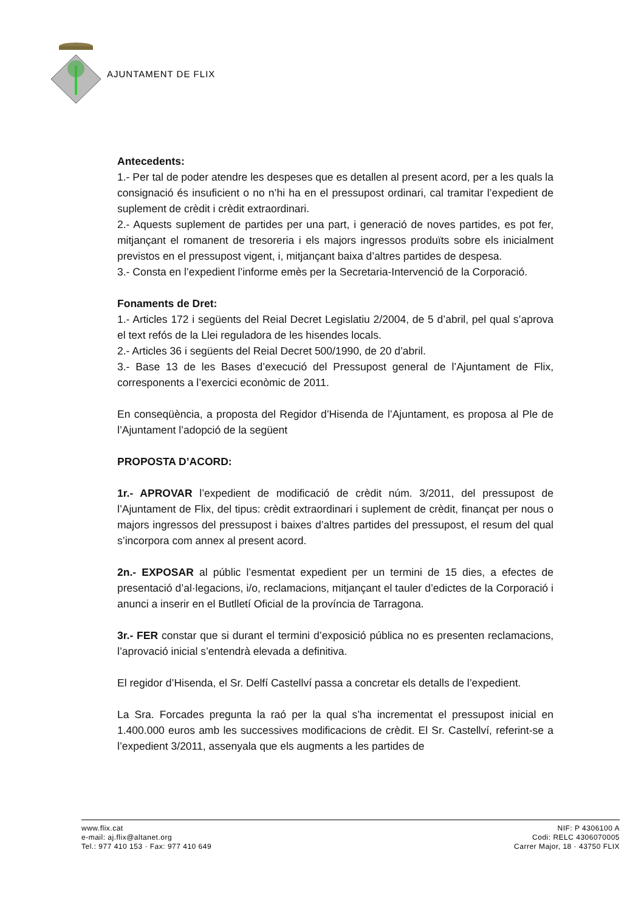AJUNTAMENT DE FLIX
Antecedents:
1.- Per tal de poder atendre les despeses que es detallen al present acord, per a les quals la consignació és insuficient o no n’hi ha en el pressupost ordinari, cal tramitar l’expedient de suplement de crèdit i crèdit extraordinari.
2.- Aquests suplement de partides per una part, i generació de noves partides, es pot fer, mitjançant el romanent de tresoreria i els majors ingressos produïts sobre els inicialment previstos en el pressupost vigent, i, mitjançant baixa d’altres partides de despesa.
3.- Consta en l’expedient l’informe emès per la Secretaria-Intervenció de la Corporació.
Fonaments de Dret:
1.- Articles 172 i següents del Reial Decret Legislatiu 2/2004, de 5 d’abril, pel qual s’aprova el text refós de la Llei reguladora de les hisendes locals.
2.- Articles 36 i següents del Reial Decret 500/1990, de 20 d’abril.
3.- Base 13 de les Bases d’execució del Pressupost general de l’Ajuntament de Flix, corresponents a l’exercici econòmic de 2011.
En conseqüència, a proposta del Regidor d’Hisenda de l’Ajuntament, es proposa al Ple de l’Ajuntament l’adopció de la següent
PROPOSTA D’ACORD:
1r.- APROVAR l’expedient de modificació de crèdit núm. 3/2011, del pressupost de l’Ajuntament de Flix, del tipus: crèdit extraordinari i suplement de crèdit, finançat per nous o majors ingressos del pressupost i baixes d’altres partides del pressupost, el resum del qual s’incorpora com annex al present acord.
2n.- EXPOSAR al públic l’esmentat expedient per un termini de 15 dies, a efectes de presentació d’al·legacions, i/o, reclamacions, mitjançant el tauler d’edictes de la Corporació i anunci a inserir en el Butlletí Oficial de la província de Tarragona.
3r.- FER constar que si durant el termini d’exposició pública no es presenten reclamacions, l’aprovació inicial s’entendrà elevada a definitiva.
El regidor d’Hisenda, el Sr. Delfí Castellví passa a concretar els detalls de l’expedient.
La Sra. Forcades pregunta la raó per la qual s’ha incrementat el pressupost inicial en 1.400.000 euros amb les successives modificacions de crèdit. El Sr. Castellví, referint-se a l’expedient 3/2011, assenyala que els augments a les partides de
www.flix.cat
e-mail: aj.flix@altanet.org
Tel.: 977 410 153 · Fax: 977 410 649
NIF: P 4306100 A
Codi: RELC 4306070005
Carrer Major, 18 · 43750 FLIX